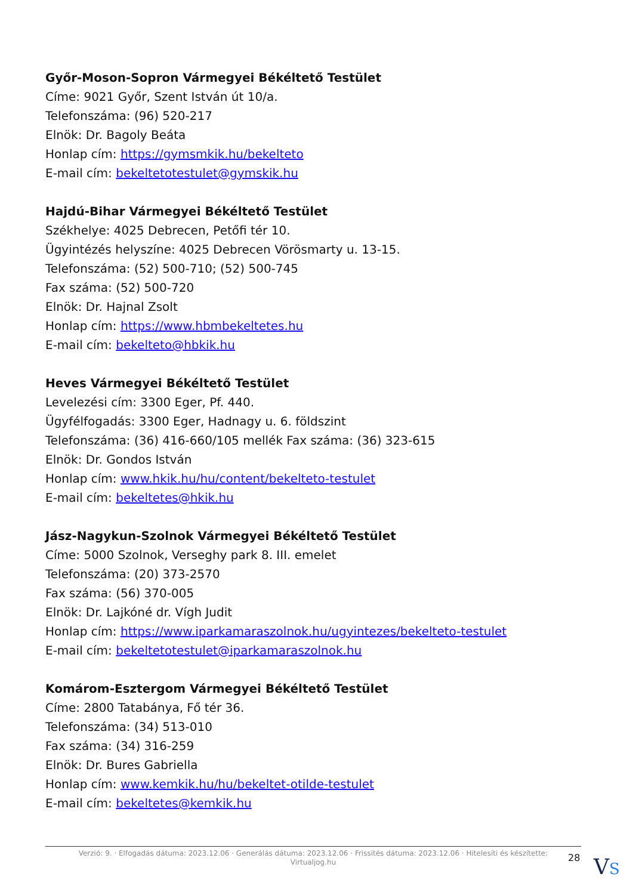Győr-Moson-Sopron Vármegyei Békéltető Testület
Címe: 9021 Győr, Szent István út 10/a.
Telefonszáma: (96) 520-217
Elnök: Dr. Bagoly Beáta
Honlap cím: https://gymsmkik.hu/bekelteto
E-mail cím: bekeltetotestulet@gymskik.hu
Hajdú-Bihar Vármegyei Békéltető Testület
Székhelye: 4025 Debrecen, Petőfi tér 10.
Ügyintézés helyszíne: 4025 Debrecen Vörösmarty u. 13-15.
Telefonszáma: (52) 500-710; (52) 500-745
Fax száma: (52) 500-720
Elnök: Dr. Hajnal Zsolt
Honlap cím: https://www.hbmbekeltetes.hu
E-mail cím: bekelteto@hbkik.hu
Heves Vármegyei Békéltető Testület
Levelezési cím: 3300 Eger, Pf. 440.
Ügyfélfogadás: 3300 Eger, Hadnagy u. 6. földszint
Telefonszáma: (36) 416-660/105 mellék Fax száma: (36) 323-615
Elnök: Dr. Gondos István
Honlap cím: www.hkik.hu/hu/content/bekelteto-testulet
E-mail cím: bekeltetes@hkik.hu
Jász-Nagykun-Szolnok Vármegyei Békéltető Testület
Címe: 5000 Szolnok, Verseghy park 8. III. emelet
Telefonszáma: (20) 373-2570
Fax száma: (56) 370-005
Elnök: Dr. Lajkóné dr. Vígh Judit
Honlap cím: https://www.iparkamaraszolnok.hu/ugyintezes/bekelteto-testulet
E-mail cím: bekeltetotestulet@iparkamaraszolnok.hu
Komárom-Esztergom Vármegyei Békéltető Testület
Címe: 2800 Tatabánya, Fő tér 36.
Telefonszáma: (34) 513-010
Fax száma: (34) 316-259
Elnök: Dr. Bures Gabriella
Honlap cím: www.kemkik.hu/hu/bekeltet-otilde-testulet
E-mail cím: bekeltetes@kemkik.hu
Verzió: 9. · Elfogadás dátuma: 2023.12.06 · Generálás dátuma: 2023.12.06 · Frissítés dátuma: 2023.12.06 · Hitelesíti és készítette:
Virtualjog.hu
28 VS